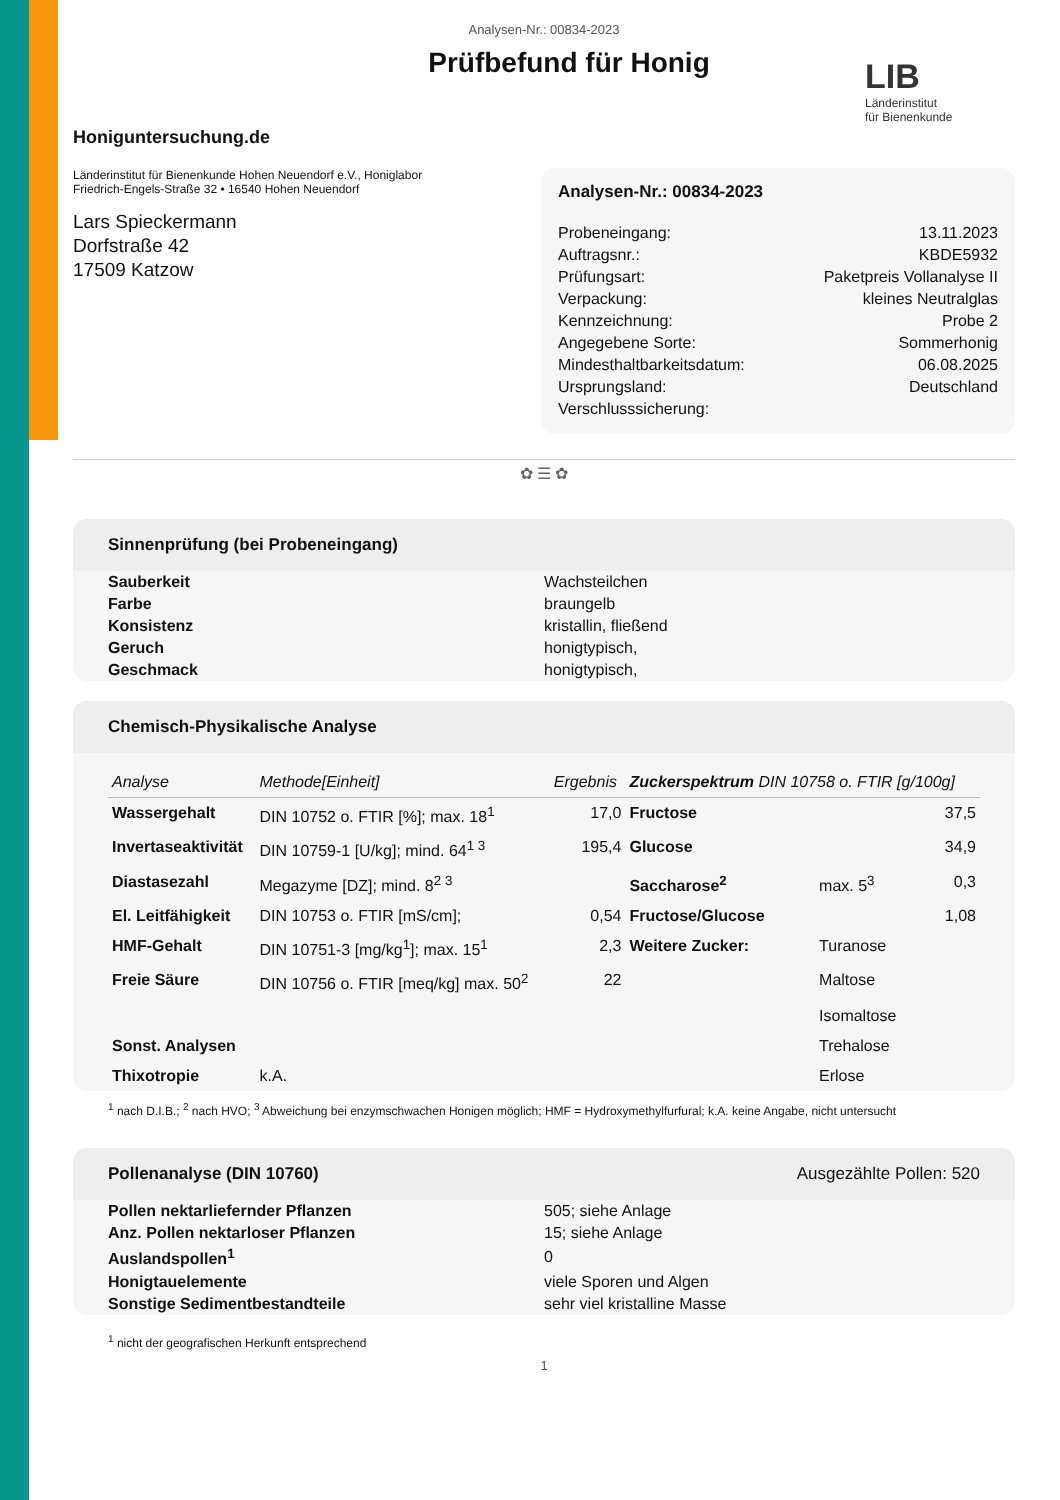Analysen-Nr.: 00834-2023
Honiguntersuchung.de
Prüfbefund für Honig
LIB
Länderinstitut
für Bienenkunde
Länderinstitut für Bienenkunde Hohen Neuendorf e.V., Honiglabor
Friedrich-Engels-Straße 32 • 16540 Hohen Neuendorf
Lars Spieckermann
Dorfstraße 42
17509 Katzow
Analysen-Nr.: 00834-2023
| Probeneingang: | 13.11.2023 |
| Auftragsnr.: | KBDE5932 |
| Prüfungsart: | Paketpreis Vollanalyse II |
| Verpackung: | kleines Neutralglas |
| Kennzeichnung: | Probe 2 |
| Angegebene Sorte: | Sommerhonig |
| Mindesthaltbarkeitsdatum: | 06.08.2025 |
| Ursprungsland: | Deutschland |
| Verschlusssicherung: | |
✿ ☰ ✿
Sinnenprüfung (bei Probeneingang)
| Sauberkeit | Wachsteilchen |
| Farbe | braungelb |
| Konsistenz | kristallin, fließend |
| Geruch | honigtypisch, |
| Geschmack | honigtypisch, |
Chemisch-Physikalische Analyse
| Analyse | Methode[Einheit] | Ergebnis | Zuckerspektrum DIN 10758 o. FTIR [g/100g] | | |
| --- | --- | --- | --- | --- | --- |
| Wassergehalt | DIN 10752 o. FTIR [%]; max. 18<sup>1</sup> | 17,0 | Fructose | | 37,5 |
| Invertaseaktivität | DIN 10759-1 [U/kg]; mind. 64<sup>1 3</sup> | 195,4 | Glucose | | 34,9 |
| Diastasezahl | Megazyme [DZ]; mind. 8<sup>2 3</sup> | | Saccharose<sup>2</sup> | max. 5<sup>3</sup> | 0,3 |
| El. Leitfähigkeit | DIN 10753 o. FTIR [mS/cm]; | 0,54 | Fructose/Glucose | | 1,08 |
| HMF-Gehalt | DIN 10751-3 [mg/kg<sup>1</sup>]; max. 15<sup>1</sup> | 2,3 | Weitere Zucker: | Turanose | |
| Freie Säure | DIN 10756 o. FTIR [meq/kg] max. 50<sup>2</sup> | 22 | | Maltose Isomaltose | |
| Sonst. Analysen | | | | Trehalose | |
| Thixotropie | k.A. | | | Erlose | |
<sup>1</sup> nach D.I.B.; <sup>2</sup> nach HVO; <sup>3</sup> Abweichung bei enzymschwachen Honigen möglich; HMF = Hydroxymethylfurfural; k.A. keine Angabe, nicht untersucht
Pollenanalyse (DIN 10760) Ausgezählte Pollen: 520
| Pollen nektarliefernder Pflanzen | 505; siehe Anlage |
| Anz. Pollen nektarloser Pflanzen | 15; siehe Anlage |
| Auslandspollen<sup>1</sup> | 0 |
| Honigtauelemente | viele Sporen und Algen |
| Sonstige Sedimentbestandteile | sehr viel kristalline Masse |
<sup>1</sup> nicht der geografischen Herkunft entsprechend
1